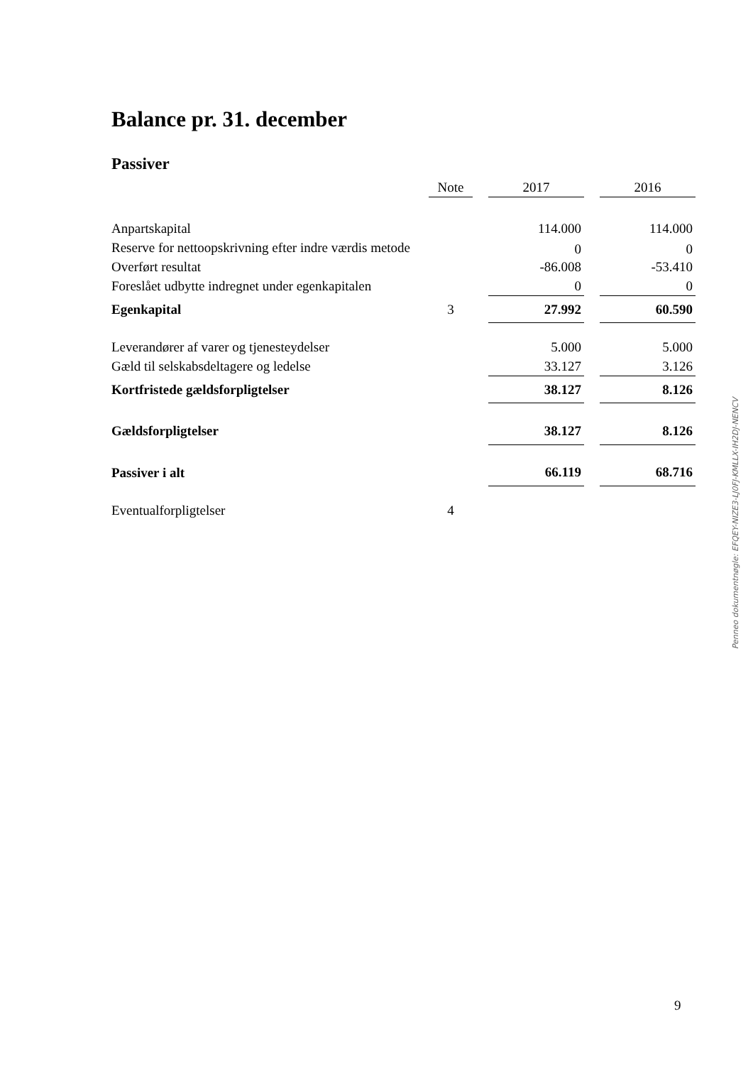Balance pr. 31. december
Passiver
| | Note | | 2017 | | 2016 |
| --- | --- | --- | --- | --- | --- |
| Anpartskapital | | | 114.000 | | 114.000 |
| Reserve for nettoopskrivning efter indre værdis metode | | | 0 | | 0 |
| Overført resultat | | | -86.008 | | -53.410 |
| Foreslået udbytte indregnet under egenkapitalen | | | 0 | | 0 |
| Egenkapital | 3 | | 27.992 | | 60.590 |
| Leverandører af varer og tjenesteydelser | | | 5.000 | | 5.000 |
| Gæld til selskabsdeltagere og ledelse | | | 33.127 | | 3.126 |
| Kortfristede gældsforpligtelser | | | 38.127 | | 8.126 |
| Gældsforpligtelser | | | 38.127 | | 8.126 |
| Passiver i alt | | | 66.119 | | 68.716 |
| Eventualforpligtelser | 4 | | | | |
Penneo dokumentnøgle: EFQEY-NIZE3-LJ0FJ-KMLLX-IH2DJ-NENCV
9